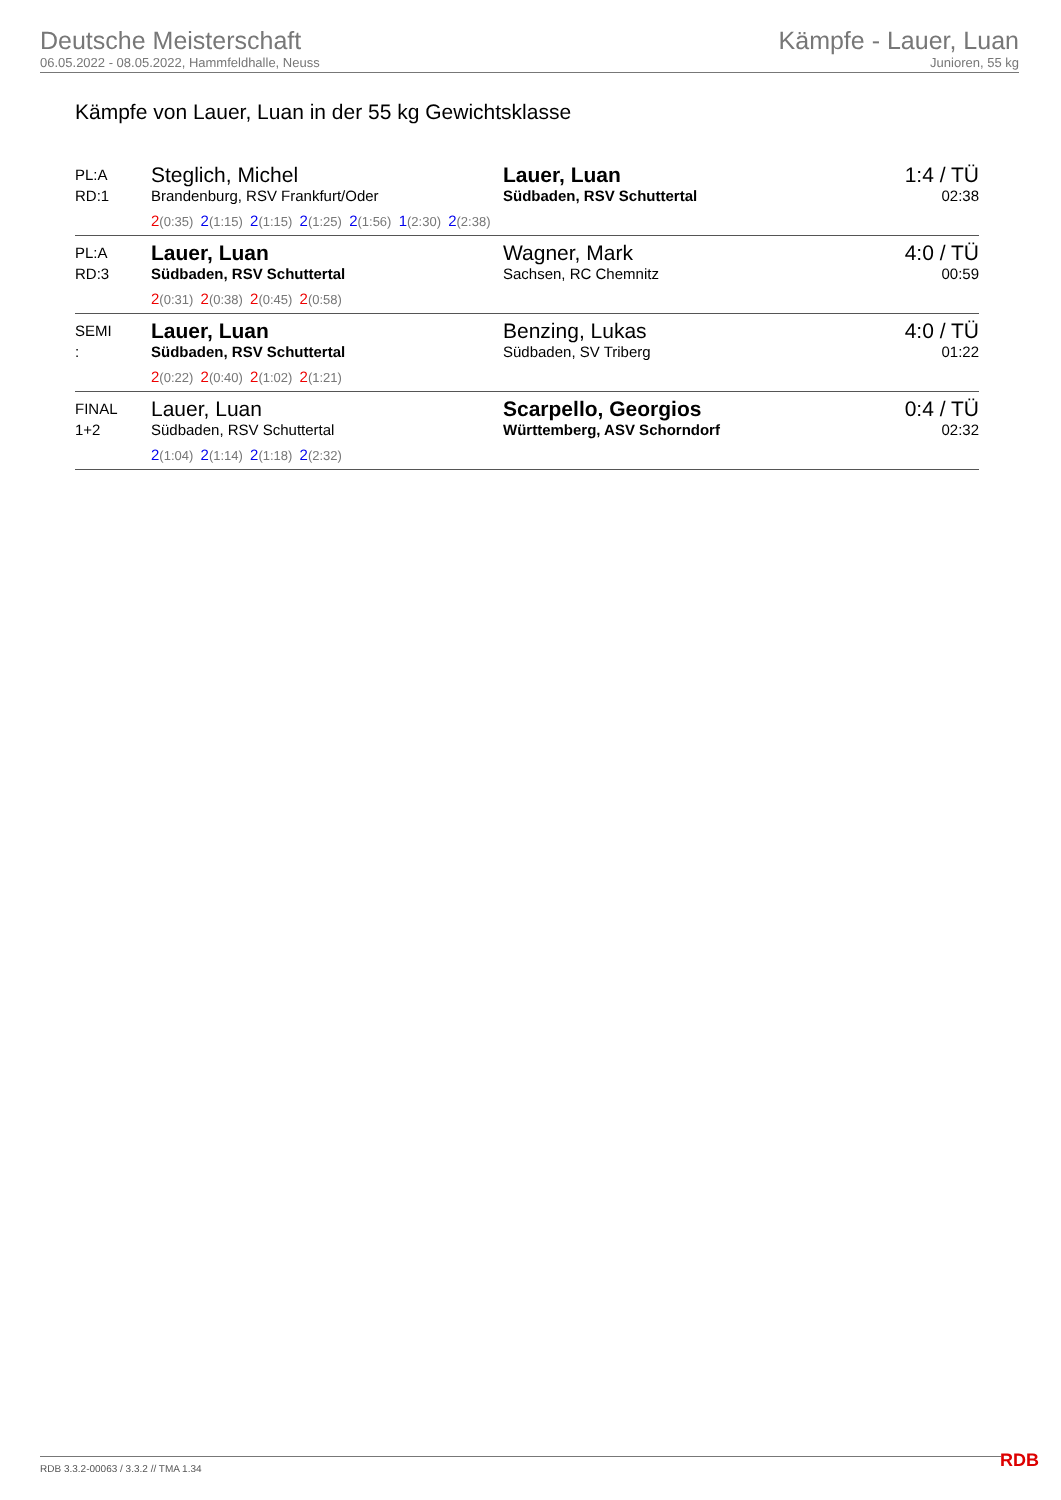Deutsche Meisterschaft
06.05.2022 - 08.05.2022, Hammfeldhalle, Neuss
Kämpfe - Lauer, Luan
Junioren, 55 kg
Kämpfe von Lauer, Luan in der 55 kg Gewichtsklasse
| PL:A RD:1 | Steglich, Michel Brandenburg, RSV Frankfurt/Oder 2 (0:35) 2 (1:15) 2 (1:15) 2 (1:25) 2 (1:56) 1 (2:30) 2 (2:38) | Lauer, Luan Südbaden, RSV Schuttertal | 1:4 / TÜ 02:38 |
| PL:A RD:3 | Lauer, Luan Südbaden, RSV Schuttertal 2 (0:31) 2 (0:38) 2 (0:45) 2 (0:58) | Wagner, Mark Sachsen, RC Chemnitz | 4:0 / TÜ 00:59 |
| SEMI : | Lauer, Luan Südbaden, RSV Schuttertal 2 (0:22) 2 (0:40) 2 (1:02) 2 (1:21) | Benzing, Lukas Südbaden, SV Triberg | 4:0 / TÜ 01:22 |
| FINAL 1+2 | Lauer, Luan Südbaden, RSV Schuttertal 2 (1:04) 2 (1:14) 2 (1:18) 2 (2:32) | Scarpello, Georgios Württemberg, ASV Schorndorf | 0:4 / TÜ 02:32 |
RDB 3.3.2-00063 / 3.3.2 // TMA 1.34
RDB